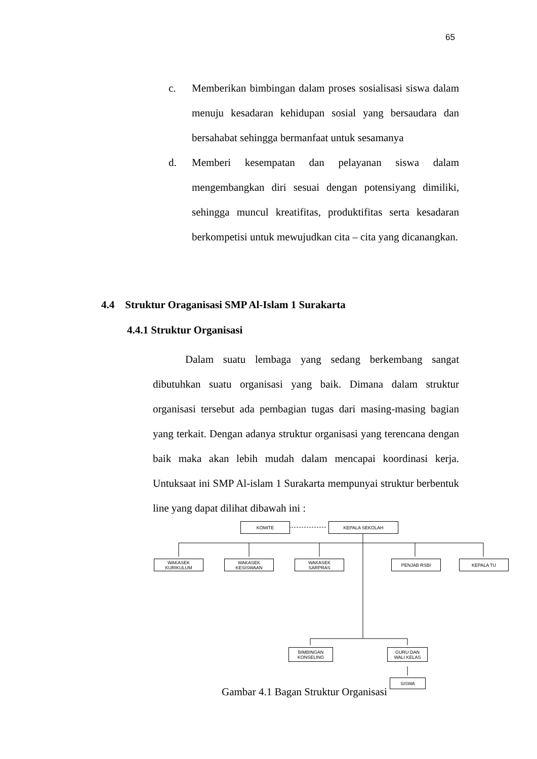65
c. Memberikan bimbingan dalam proses sosialisasi siswa dalam menuju kesadaran kehidupan sosial yang bersaudara dan bersahabat sehingga bermanfaat untuk sesamanya
d. Memberi kesempatan dan pelayanan siswa dalam mengembangkan diri sesuai dengan potensiyang dimiliki, sehingga muncul kreatifitas, produktifitas serta kesadaran berkompetisi untuk mewujudkan cita – cita yang dicanangkan.
4.4 Struktur Oraganisasi SMP Al-Islam 1 Surakarta
4.4.1 Struktur Organisasi
Dalam suatu lembaga yang sedang berkembang sangat dibutuhkan suatu organisasi yang baik. Dimana dalam struktur organisasi tersebut ada pembagian tugas dari masing-masing bagian yang terkait. Dengan adanya struktur organisasi yang terencana dengan baik maka akan lebih mudah dalam mencapai koordinasi kerja. Untuksaat ini SMP Al-islam 1 Surakarta mempunyai struktur berbentuk line yang dapat dilihat dibawah ini :
KOMITE KEPALA SEKOLAH
WAKASEK
KURIKULUM
WAKASEK
KESISWAAN
WAKASEK
SARPRAS
PENJAB RSBI KEPALA TU
BIMBINGAN
KONSELING
GURU DAN
WALI KELAS
SISWA
Gambar 4.1 Bagan Struktur Organisasi